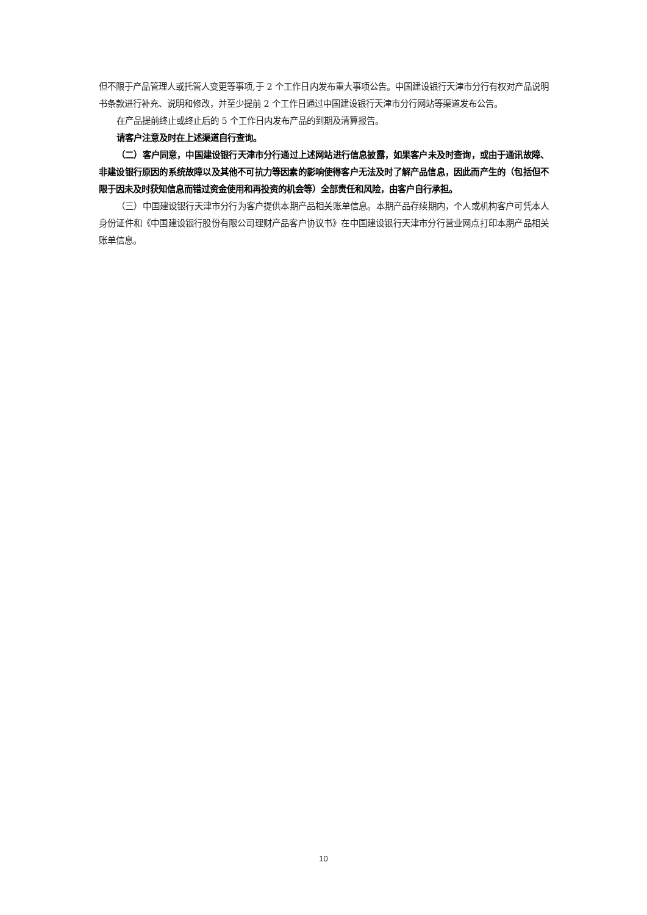但不限于产品管理人或托管人变更等事项,于 2 个工作日内发布重大事项公告。中国建设银行天津市分行有权对产品说明书条款进行补充、说明和修改，并至少提前 2 个工作日通过中国建设银行天津市分行网站等渠道发布公告。
在产品提前终止或终止后的 5 个工作日内发布产品的到期及清算报告。
请客户注意及时在上述渠道自行查询。
（二）客户同意，中国建设银行天津市分行通过上述网站进行信息披露，如果客户未及时查询，或由于通讯故障、非建设银行原因的系统故障以及其他不可抗力等因素的影响使得客户无法及时了解产品信息，因此而产生的（包括但不限于因未及时获知信息而错过资金使用和再投资的机会等）全部责任和风险，由客户自行承担。
（三）中国建设银行天津市分行为客户提供本期产品相关账单信息。本期产品存续期内，个人或机构客户可凭本人身份证件和《中国建设银行股份有限公司理财产品客户协议书》在中国建设银行天津市分行营业网点打印本期产品相关账单信息。
10